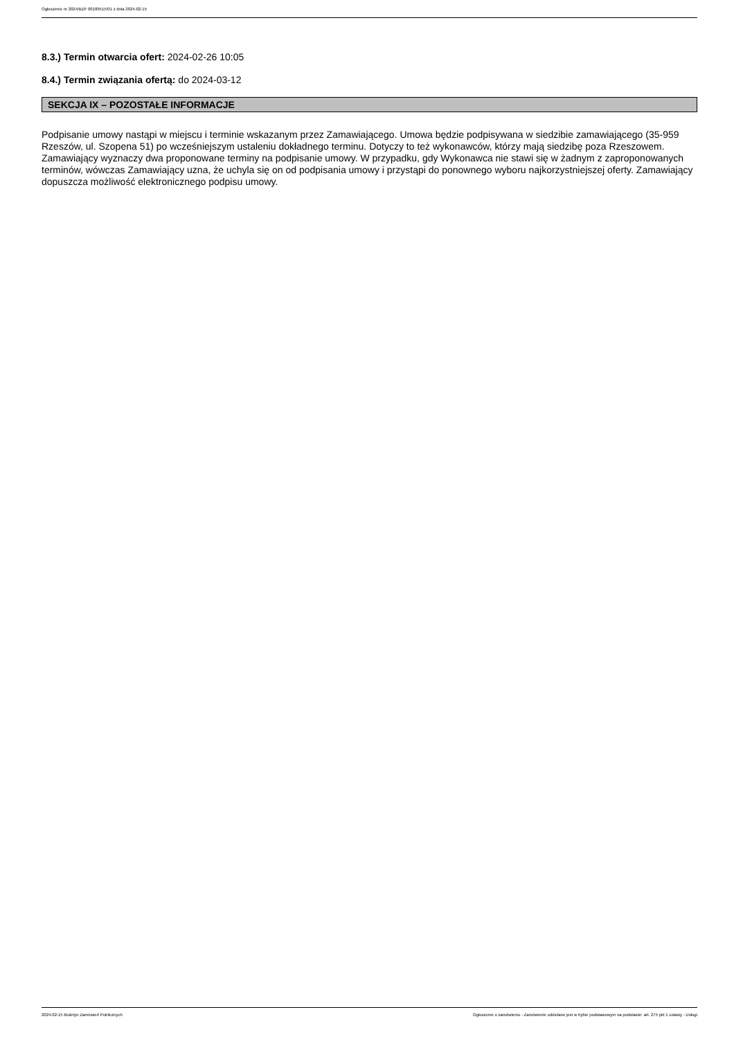Ogłoszenie nr 2024/BZP 00189515/01 z dnia 2024-02-15
8.3.) Termin otwarcia ofert: 2024-02-26 10:05
8.4.) Termin związania ofertą: do 2024-03-12
SEKCJA IX – POZOSTAŁE INFORMACJE
Podpisanie umowy nastąpi w miejscu i terminie wskazanym przez Zamawiającego. Umowa będzie podpisywana w siedzibie zamawiającego (35-959 Rzeszów, ul. Szopena 51) po wcześniejszym ustaleniu dokładnego terminu. Dotyczy to też wykonawców, którzy mają siedzibę poza Rzeszowem. Zamawiający wyznaczy dwa proponowane terminy na podpisanie umowy. W przypadku, gdy Wykonawca nie stawi się w żadnym z zaproponowanych terminów, wówczas Zamawiający uzna, że uchyla się on od podpisania umowy i przystąpi do ponownego wyboru najkorzystniejszej oferty. Zamawiający dopuszcza możliwość elektronicznego podpisu umowy.
2024-02-15 Biuletyn Zamówień Publicznych Ogłoszenie o zamówieniu - Zamówienie udzielane jest w trybie podstawowym na podstawie: art. 275 pkt 1 ustawy - Usługi